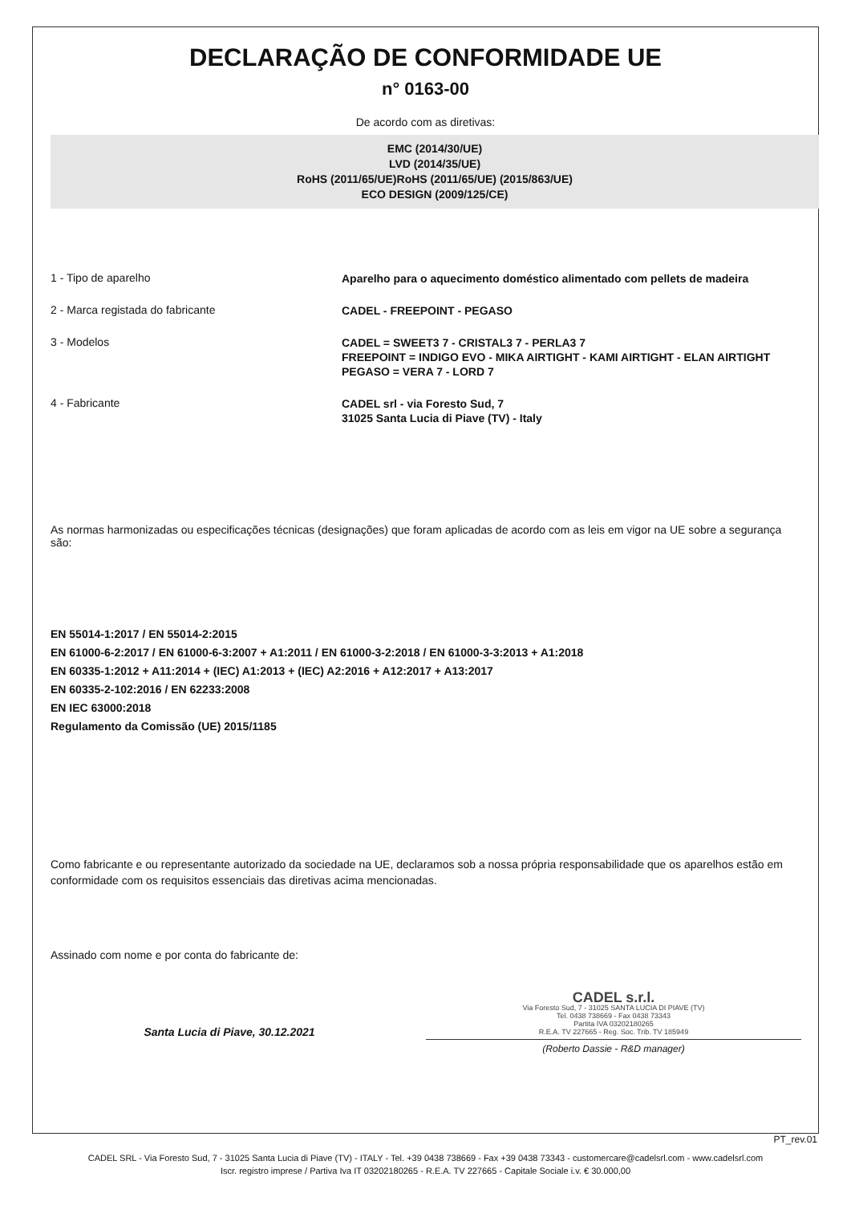DECLARAÇÃO DE CONFORMIDADE UE
n° 0163-00
De acordo com as diretivas:
EMC (2014/30/UE)
LVD (2014/35/UE)
RoHS (2011/65/UE)RoHS (2011/65/UE) (2015/863/UE)
ECO DESIGN (2009/125/CE)
1 - Tipo de aparelho
Aparelho para o aquecimento doméstico alimentado com pellets de madeira
2 - Marca registada do fabricante
CADEL - FREEPOINT - PEGASO
3 - Modelos
CADEL = SWEET3 7 - CRISTAL3 7 - PERLA3 7
FREEPOINT = INDIGO EVO - MIKA AIRTIGHT - KAMI AIRTIGHT - ELAN AIRTIGHT
PEGASO = VERA 7 - LORD 7
4 - Fabricante
CADEL srl - via Foresto Sud, 7
31025 Santa Lucia di Piave (TV) - Italy
As normas harmonizadas ou especificações técnicas (designações) que foram aplicadas de acordo com as leis em vigor na UE sobre a segurança são:
EN 55014-1:2017 / EN 55014-2:2015
EN 61000-6-2:2017 / EN 61000-6-3:2007 + A1:2011 / EN 61000-3-2:2018 / EN 61000-3-3:2013 + A1:2018
EN 60335-1:2012 + A11:2014 + (IEC) A1:2013 + (IEC) A2:2016 + A12:2017 + A13:2017
EN 60335-2-102:2016 / EN 62233:2008
EN IEC 63000:2018
Regulamento da Comissão (UE) 2015/1185
Como fabricante e ou representante autorizado da sociedade na UE, declaramos sob a nossa própria responsabilidade que os aparelhos estão em conformidade com os requisitos essenciais das diretivas acima mencionadas.
Assinado com nome e por conta do fabricante de:
Santa Lucia di Piave, 30.12.2021
CADEL s.r.l.
Via Foresto Sud, 7 - 31025 SANTA LUCIA DI PIAVE (TV)
Tel. 0438 738669 - Fax 0438 73343
Partita IVA 03202180265
R.E.A. TV 227665 - Reg. Soc. Trib. TV 185949
(Roberto Dassie - R&D manager)
PT_rev.01
CADEL SRL - Via Foresto Sud, 7 - 31025 Santa Lucia di Piave (TV) - ITALY - Tel. +39 0438 738669 - Fax +39 0438 73343 - customercare@cadelsrl.com - www.cadelsrl.com
Iscr. registro imprese / Partiva Iva IT 03202180265 - R.E.A. TV 227665 - Capitale Sociale i.v. € 30.000,00